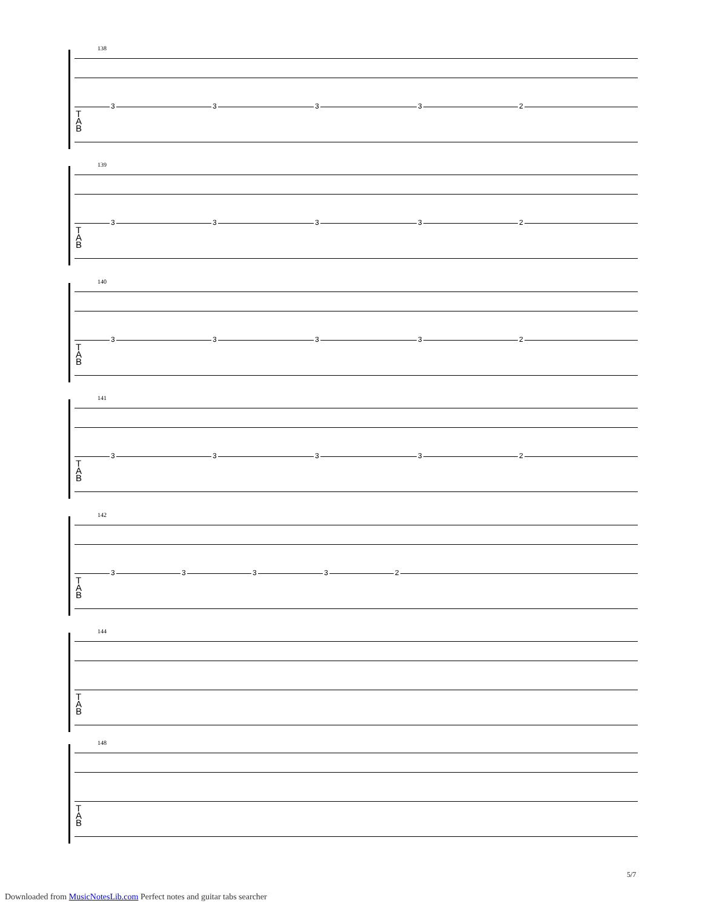138
3 3 3 3 2
T
A
B
139
3 3 3 3 2
T
A
B
140
3 3 3 3 2
T
A
B
141
3 3 3 3 2
T
A
B
142
3 3 3 3 2
T
A
B
144
T
A
B
148
T
A
B
5/7
Downloaded from MusicNotesLib.com Perfect notes and guitar tabs searcher